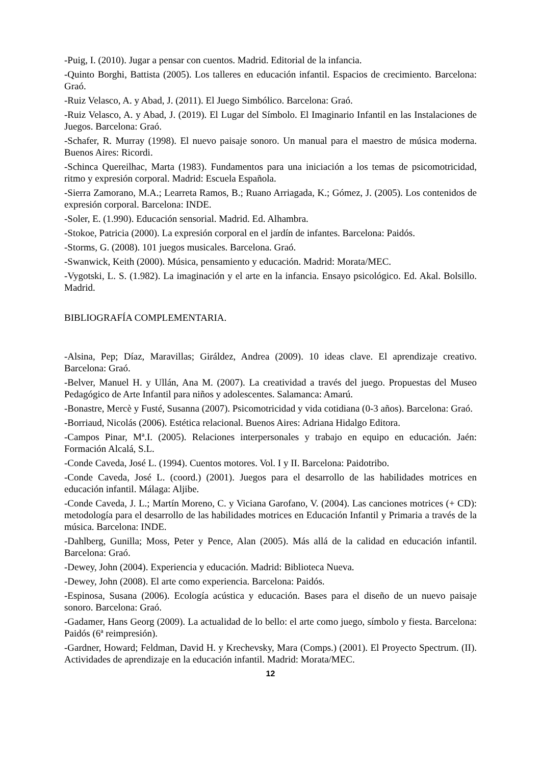-Puig, I. (2010). Jugar a pensar con cuentos. Madrid. Editorial de la infancia.
-Quinto Borghi, Battista (2005). Los talleres en educación infantil. Espacios de crecimiento. Barcelona: Graó.
-Ruiz Velasco, A. y Abad, J. (2011). El Juego Simbólico. Barcelona: Graó.
-Ruiz Velasco, A. y Abad, J. (2019). El Lugar del Símbolo. El Imaginario Infantil en las Instalaciones de Juegos. Barcelona: Graó.
-Schafer, R. Murray (1998). El nuevo paisaje sonoro. Un manual para el maestro de música moderna. Buenos Aires: Ricordi.
-Schinca Quereilhac, Marta (1983). Fundamentos para una iniciación a los temas de psicomotricidad, ritmo y expresión corporal. Madrid: Escuela Española.
-Sierra Zamorano, M.A.; Learreta Ramos, B.; Ruano Arriagada, K.; Gómez, J. (2005). Los contenidos de expresión corporal. Barcelona: INDE.
-Soler, E. (1.990). Educación sensorial. Madrid. Ed. Alhambra.
-Stokoe, Patricia (2000). La expresión corporal en el jardín de infantes. Barcelona: Paidós.
-Storms, G. (2008). 101 juegos musicales. Barcelona. Graó.
-Swanwick, Keith (2000). Música, pensamiento y educación. Madrid: Morata/MEC.
-Vygotski, L. S. (1.982). La imaginación y el arte en la infancia. Ensayo psicológico. Ed. Akal. Bolsillo. Madrid.
BIBLIOGRAFÍA COMPLEMENTARIA.
-Alsina, Pep; Díaz, Maravillas; Giráldez, Andrea (2009). 10 ideas clave. El aprendizaje creativo. Barcelona: Graó.
-Belver, Manuel H. y Ullán, Ana M. (2007). La creatividad a través del juego. Propuestas del Museo Pedagógico de Arte Infantil para niños y adolescentes. Salamanca: Amarú.
-Bonastre, Mercè y Fusté, Susanna (2007). Psicomotricidad y vida cotidiana (0-3 años). Barcelona: Graó.
-Borriaud, Nicolás (2006). Estética relacional. Buenos Aires: Adriana Hidalgo Editora.
-Campos Pinar, Mª.I. (2005). Relaciones interpersonales y trabajo en equipo en educación. Jaén: Formación Alcalá, S.L.
-Conde Caveda, José L. (1994). Cuentos motores. Vol. I y II. Barcelona: Paidotribo.
-Conde Caveda, José L. (coord.) (2001). Juegos para el desarrollo de las habilidades motrices en educación infantil. Málaga: Aljibe.
-Conde Caveda, J. L.; Martín Moreno, C. y Viciana Garofano, V. (2004). Las canciones motrices (+ CD): metodología para el desarrollo de las habilidades motrices en Educación Infantil y Primaria a través de la música. Barcelona: INDE.
-Dahlberg, Gunilla; Moss, Peter y Pence, Alan (2005). Más allá de la calidad en educación infantil. Barcelona: Graó.
-Dewey, John (2004). Experiencia y educación. Madrid: Biblioteca Nueva.
-Dewey, John (2008). El arte como experiencia. Barcelona: Paidós.
-Espinosa, Susana (2006). Ecología acústica y educación. Bases para el diseño de un nuevo paisaje sonoro. Barcelona: Graó.
-Gadamer, Hans Georg (2009). La actualidad de lo bello: el arte como juego, símbolo y fiesta. Barcelona: Paidós (6ª reimpresión).
-Gardner, Howard; Feldman, David H. y Krechevsky, Mara (Comps.) (2001). El Proyecto Spectrum. (II). Actividades de aprendizaje en la educación infantil. Madrid: Morata/MEC.
12